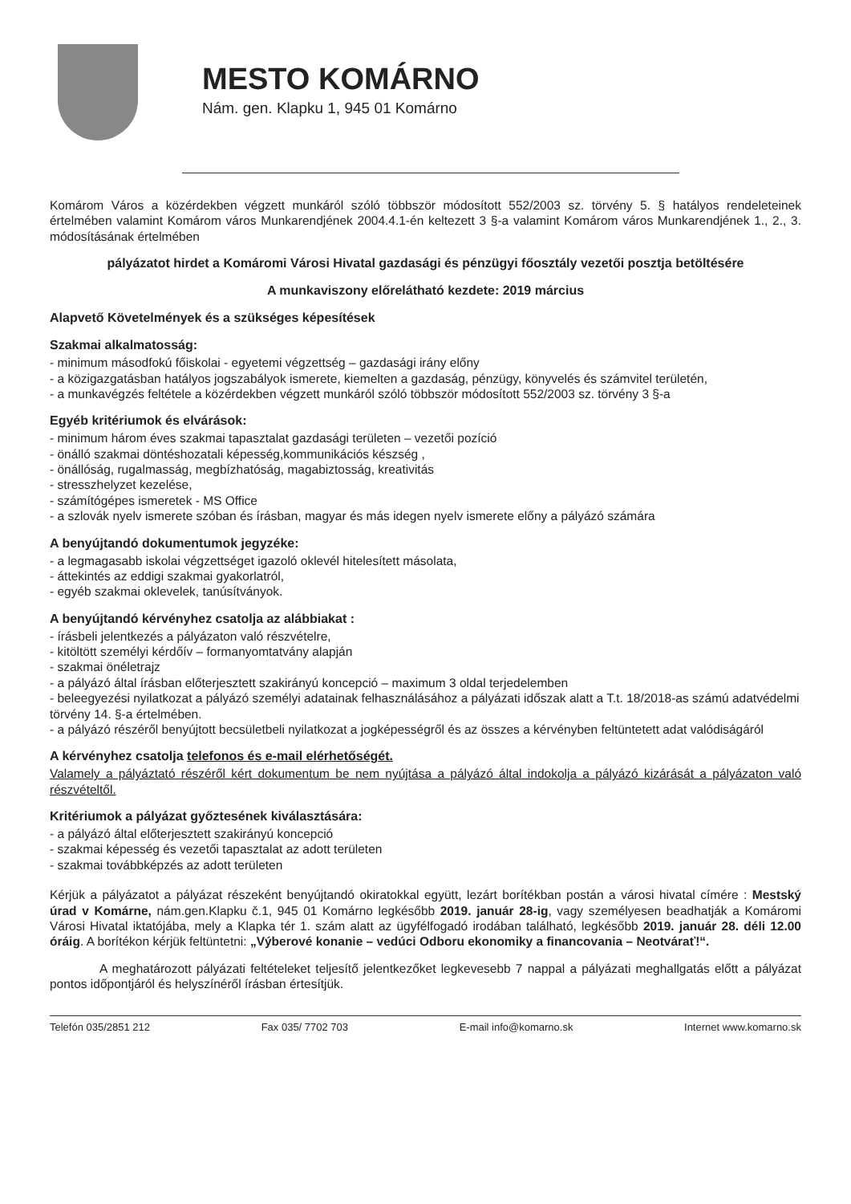MESTO KOMÁRNO
Nám. gen. Klapku 1, 945 01 Komárno
Komárom Város a közérdekben végzett munkáról szóló többször módosított 552/2003 sz. törvény 5. § hatályos rendeleteinek értelmében valamint Komárom város Munkarendjének 2004.4.1-én keltezett 3 §-a valamint Komárom város Munkarendjének 1., 2., 3. módosításának értelmében
pályázatot hirdet a Komáromi Városi Hivatal gazdasági és pénzügyi főosztály vezetői posztja betöltésére
A munkaviszony előrelátható kezdete: 2019 március
Alapvető Követelmények és a szükséges képesítések
Szakmai alkalmatosság:
- minimum másodfokú főiskolai - egyetemi végzettség – gazdasági irány előny
- a közigazgatásban hatályos jogszabályok ismerete, kiemelten a gazdaság, pénzügy, könyvelés és számvitel területén,
- a munkavégzés feltétele a közérdekben végzett munkáról szóló többször módosított 552/2003 sz. törvény 3 §-a
Egyéb kritériumok és elvárások:
- minimum három éves szakmai tapasztalat gazdasági területen – vezetői pozíció
- önálló szakmai döntéshozatali képesség,kommunikációs készség ,
- önállóság, rugalmasság, megbízhatóság, magabiztosság, kreativitás
- stresszhelyzet kezelése,
- számítógépes ismeretek - MS Office
- a szlovák nyelv ismerete szóban és írásban, magyar és más idegen nyelv ismerete előny a pályázó számára
A benyújtandó dokumentumok jegyzéke:
- a legmagasabb iskolai végzettséget igazoló oklevél hitelesített másolata,
- áttekintés az eddigi szakmai gyakorlatról,
- egyéb szakmai oklevelek, tanúsítványok.
A benyújtandó kérvényhez csatolja az alábbiakat :
- írásbeli jelentkezés a pályázaton való részvételre,
- kitöltött személyi kérdőív – formanyomtatvány alapján
- szakmai önéletrajz
- a pályázó által írásban előterjesztett szakirányú koncepció – maximum 3 oldal terjedelemben
- beleegyezési nyilatkozat a pályázó személyi adatainak felhasználásához a pályázati időszak alatt a T.t. 18/2018-as számú adatvédelmi törvény 14. §-a értelmében.
- a pályázó részéről benyújtott becsületbeli nyilatkozat a jogképességről és az összes a kérvényben feltüntetett adat valódiságáról
A kérvényhez csatolja telefonos és e-mail elérhetőségét.
Valamely a pályáztató részéről kért dokumentum be nem nyújtása a pályázó által indokolja a pályázó kizárását a pályázaton való részvételtől.
Kritériumok a pályázat győztesének kiválasztására:
- a pályázó által előterjesztett szakirányú koncepció
- szakmai képesség és vezetői tapasztalat az adott területen
- szakmai továbbképzés az adott területen
Kérjük a pályázatot a pályázat részeként benyújtandó okiratokkal együtt, lezárt borítékban postán a városi hivatal címére : Mestský úrad v Komárne, nám.gen.Klapku č.1, 945 01 Komárno legkésőbb 2019. január 28-ig, vagy személyesen beadhatják a Komáromi Városi Hivatal iktatójába, mely a Klapka tér 1. szám alatt az ügyfélfogadó irodában található, legkésőbb 2019. január 28. déli 12.00 óráig. A borítékon kérjük feltüntetni: „Výberové konanie – vedúci Odboru ekonomiky a financovania – Neotvárať!“.
A meghatározott pályázati feltételeket teljesítő jelentkezőket legkevesebb 7 nappal a pályázati meghallgatás előtt a pályázat pontos időpontjáról és helyszínéről írásban értesítjük.
Telefón 035/2851 212 Fax 035/ 7702 703 E-mail info@komarno.sk Internet www.komarno.sk